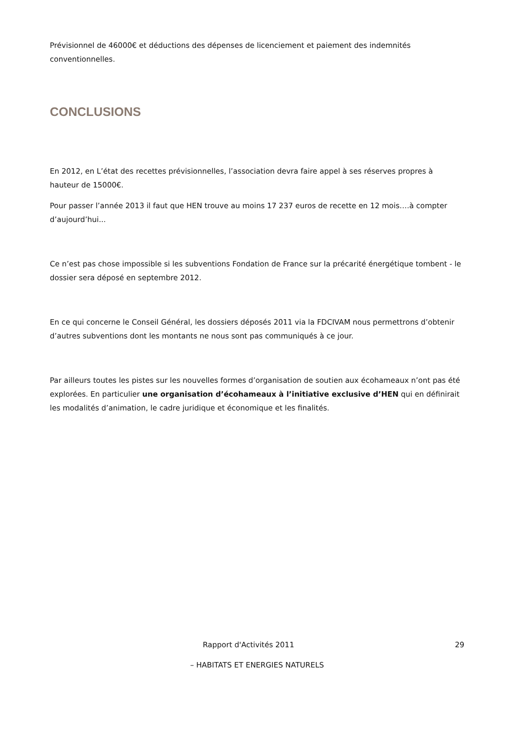Prévisionnel de 46000€ et déductions des dépenses de licenciement et paiement des indemnités conventionnelles.
CONCLUSIONS
En 2012, en L’état des recettes prévisionnelles, l’association devra faire appel à ses réserves propres à hauteur de 15000€.
Pour passer l’année 2013 il faut que HEN trouve au moins 17 237 euros de recette en 12 mois….à compter d’aujourd’hui...
Ce n’est pas chose impossible si les subventions Fondation de France sur la précarité énergétique tombent - le dossier sera déposé en septembre 2012.
En ce qui concerne le Conseil Général, les dossiers déposés 2011 via la FDCIVAM nous permettrons d’obtenir d’autres subventions dont les montants ne nous sont pas communiqués à ce jour.
Par ailleurs toutes les pistes sur les nouvelles formes d’organisation de soutien aux écohameaux n’ont pas été explorées. En particulier une organisation d’écohameaux à l’initiative exclusive d’HEN qui en définirait les modalités d’animation, le cadre juridique et économique et les finalités.
Rapport d'Activités 2011 29
– HABITATS ET ENERGIES NATURELS